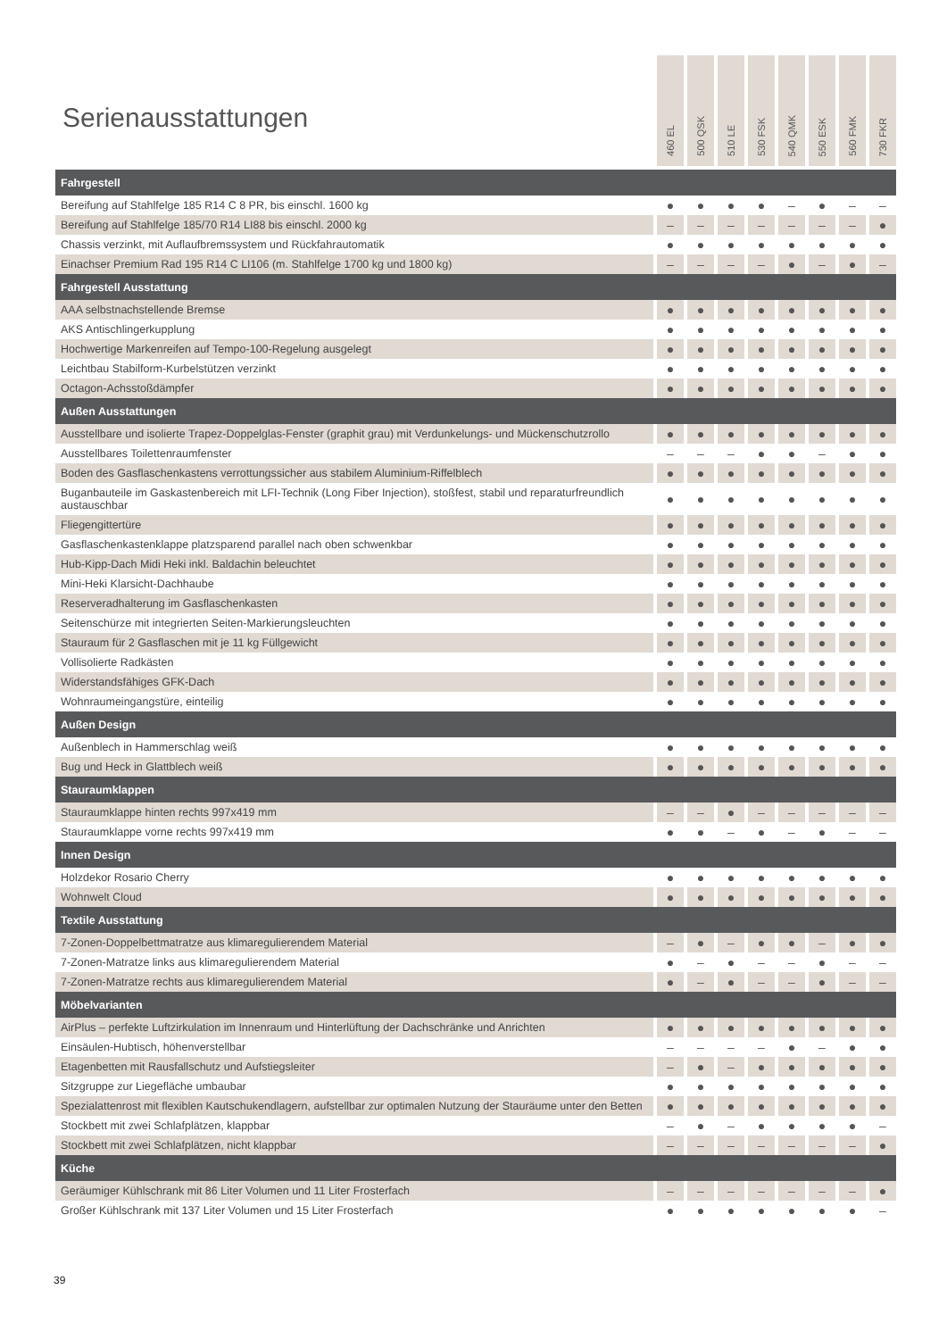Serienausstattungen
| | 460 EL | 500 QSK | 510 LE | 530 FSK | 540 QMK | 550 ESK | 560 FMK | 730 FKR |
| --- | --- | --- | --- | --- | --- | --- | --- | --- |
| Fahrgestell | | | | | | | | |
| Bereifung auf Stahlfelge 185 R14 C 8 PR, bis einschl. 1600 kg | ● | ● | ● | ● | – | ● | – | – |
| Bereifung auf Stahlfelge 185/70 R14 LI88 bis einschl. 2000 kg | – | – | – | – | – | – | – | ● |
| Chassis verzinkt, mit Auflaufbremssystem und Rückfahrautomatik | ● | ● | ● | ● | ● | ● | ● | ● |
| Einachser Premium Rad 195 R14 C LI106 (m. Stahlfelge 1700 kg und 1800 kg) | – | – | – | – | ● | – | ● | – |
| Fahrgestell Ausstattung | | | | | | | | |
| AAA selbstnachstellende Bremse | ● | ● | ● | ● | ● | ● | ● | ● |
| AKS Antischlingerkupplung | ● | ● | ● | ● | ● | ● | ● | ● |
| Hochwertige Markenreifen auf Tempo-100-Regelung ausgelegt | ● | ● | ● | ● | ● | ● | ● | ● |
| Leichtbau Stabilform-Kurbelstützen verzinkt | ● | ● | ● | ● | ● | ● | ● | ● |
| Octagon-Achsstoßdämpfer | ● | ● | ● | ● | ● | ● | ● | ● |
| Außen Ausstattungen | | | | | | | | |
| Ausstellbare und isolierte Trapez-Doppelglas-Fenster (graphit grau) mit Verdunkelungs- und Mückenschutzrollo | ● | ● | ● | ● | ● | ● | ● | ● |
| Ausstellbares Toilettenraumfenster | – | – | – | ● | ● | – | ● | ● |
| Boden des Gasflaschenkastens verrottungssicher aus stabilem Aluminium-Riffelblech | ● | ● | ● | ● | ● | ● | ● | ● |
| Buganbauteile im Gaskastenbereich mit LFI-Technik (Long Fiber Injection), stoßfest, stabil und reparaturfreundlich austauschbar | ● | ● | ● | ● | ● | ● | ● | ● |
| Fliegengittertüre | ● | ● | ● | ● | ● | ● | ● | ● |
| Gasflaschenkastenklappe platzsparend parallel nach oben schwenkbar | ● | ● | ● | ● | ● | ● | ● | ● |
| Hub-Kipp-Dach Midi Heki inkl. Baldachin beleuchtet | ● | ● | ● | ● | ● | ● | ● | ● |
| Mini-Heki Klarsicht-Dachhaube | ● | ● | ● | ● | ● | ● | ● | ● |
| Reserveradhalterung im Gasflaschenkasten | ● | ● | ● | ● | ● | ● | ● | ● |
| Seitenschürze mit integrierten Seiten-Markierungsleuchten | ● | ● | ● | ● | ● | ● | ● | ● |
| Stauraum für 2 Gasflaschen mit je 11 kg Füllgewicht | ● | ● | ● | ● | ● | ● | ● | ● |
| Vollisolierte Radkästen | ● | ● | ● | ● | ● | ● | ● | ● |
| Widerstandsfähiges GFK-Dach | ● | ● | ● | ● | ● | ● | ● | ● |
| Wohnraumeingangstüre, einteilig | ● | ● | ● | ● | ● | ● | ● | ● |
| Außen Design | | | | | | | | |
| Außenblech in Hammerschlag weiß | ● | ● | ● | ● | ● | ● | ● | ● |
| Bug und Heck in Glattblech weiß | ● | ● | ● | ● | ● | ● | ● | ● |
| Stauraumklappen | | | | | | | | |
| Stauraumklappe hinten rechts 997x419 mm | – | – | ● | – | – | – | – | – |
| Stauraumklappe vorne rechts 997x419 mm | ● | ● | – | ● | – | ● | – | – |
| Innen Design | | | | | | | | |
| Holzdekor Rosario Cherry | ● | ● | ● | ● | ● | ● | ● | ● |
| Wohnwelt Cloud | ● | ● | ● | ● | ● | ● | ● | ● |
| Textile Ausstattung | | | | | | | | |
| 7-Zonen-Doppelbettmatratze aus klimaregulierendem Material | – | ● | – | ● | ● | – | ● | ● |
| 7-Zonen-Matratze links aus klimaregulierendem Material | ● | – | ● | – | – | ● | – | – |
| 7-Zonen-Matratze rechts aus klimaregulierendem Material | ● | – | ● | – | – | ● | – | – |
| Möbelvarianten | | | | | | | | |
| AirPlus – perfekte Luftzirkulation im Innenraum und Hinterlüftung der Dachschränke und Anrichten | ● | ● | ● | ● | ● | ● | ● | ● |
| Einsäulen-Hubtisch, höhenverstellbar | – | – | – | – | ● | – | ● | ● |
| Etagenbetten mit Rausfallschutz und Aufstiegsleiter | – | ● | – | ● | ● | ● | ● | ● |
| Sitzgruppe zur Liegefläche umbaubar | ● | ● | ● | ● | ● | ● | ● | ● |
| Spezialattenrost mit flexiblen Kautschukendlagern, aufstellbar zur optimalen Nutzung der Stauräume unter den Betten | ● | ● | ● | ● | ● | ● | ● | ● |
| Stockbett mit zwei Schlafplätzen, klappbar | – | ● | – | ● | ● | ● | ● | – |
| Stockbett mit zwei Schlafplätzen, nicht klappbar | – | – | – | – | – | – | – | ● |
| Küche | | | | | | | | |
| Geräumiger Kühlschrank mit 86 Liter Volumen und 11 Liter Frosterfach | – | – | – | – | – | – | – | ● |
| Großer Kühlschrank mit 137 Liter Volumen und 15 Liter Frosterfach | ● | ● | ● | ● | ● | ● | ● | – |
39